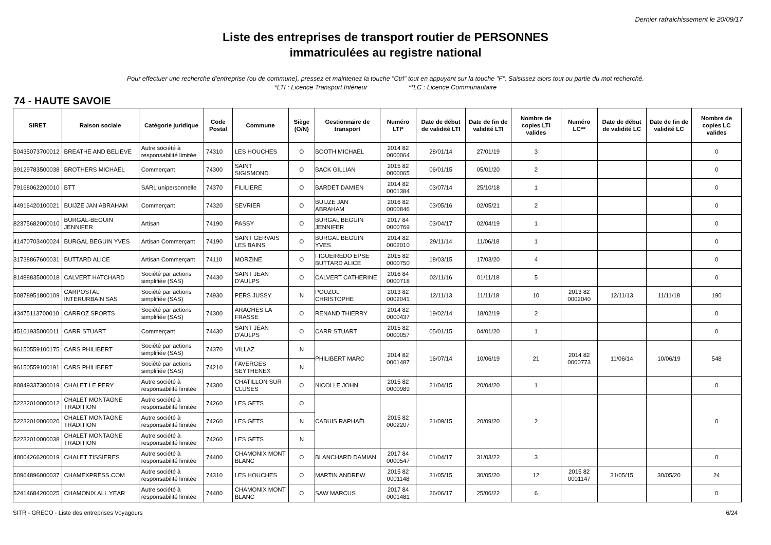Dernier rafraichissement le 20/09/17
Liste des entreprises de transport routier de PERSONNES
immatriculées au registre national
Pour effectuer une recherche d'entreprise (ou de commune), pressez et maintenez la touche "Ctrl" tout en appuyant sur la touche "F". Saisissez alors tout ou partie du mot recherché.
*LTI : Licence Transport Intérieur **LC : Licence Communautaire
74 - HAUTE SAVOIE
| SIRET | Raison sociale | Catégorie juridique | Code Postal | Commune | Siège (O/N) | Gestionnaire de transport | Numéro LTI* | Date de début de validité LTI | Date de fin de validité LTI | Nombre de copies LTI valides | Numéro LC** | Date de début de validité LC | Date de fin de validité LC | Nombre de copies LC valides |
| --- | --- | --- | --- | --- | --- | --- | --- | --- | --- | --- | --- | --- | --- | --- |
| 50435073700012 | BREATHE AND BELIEVE | Autre société à responsabilité limitée | 74310 | LES HOUCHES | O | BOOTH MICHAEL | 2014 82 0000064 | 28/01/14 | 27/01/19 | 3 | | | | 0 |
| 39129783500038 | BROTHERS MICHAEL | Commerçant | 74300 | SAINT SIGISMOND | O | BACK GILLIAN | 2015 82 0000065 | 06/01/15 | 05/01/20 | 2 | | | | 0 |
| 79168062200010 | BTT | SARL unipersonnelle | 74370 | FILILIERE | O | BARDET DAMIEN | 2014 82 0001384 | 03/07/14 | 25/10/18 | 1 | | | | 0 |
| 44916420100021 | BUIJZE JAN ABRAHAM | Commerçant | 74320 | SEVRIER | O | BUIJZE JAN ABRAHAM | 2016 82 0000846 | 03/05/16 | 02/05/21 | 2 | | | | 0 |
| 82375682000010 | BURGAL-BEGUIN JENNIFER | Artisan | 74190 | PASSY | O | BURGAL BEGUIN JENNIFER | 2017 84 0000769 | 03/04/17 | 02/04/19 | 1 | | | | 0 |
| 41470703400024 | BURGAL BEGUIN YVES | Artisan Commerçant | 74190 | SAINT GERVAIS LES BAINS | O | BURGAL BEGUIN YVES | 2014 82 0002010 | 29/11/14 | 11/06/18 | 1 | | | | 0 |
| 31738867600031 | BUTTARD ALICE | Artisan Commerçant | 74110 | MORZINE | O | FIGUEIREDO EPSE BUTTARD ALICE | 2015 82 0000750 | 18/03/15 | 17/03/20 | 4 | | | | 0 |
| 81488835000018 | CALVERT HATCHARD | Société par actions simplifiée (SAS) | 74430 | SAINT JEAN D'AULPS | O | CALVERT CATHERINE | 2016 84 0000718 | 02/11/16 | 01/11/18 | 5 | | | | 0 |
| 50878951800109 | CARPOSTAL INTERURBAIN SAS | Société par actions simplifiée (SAS) | 74930 | PERS JUSSY | N | POUZOL CHRISTOPHE | 2013 82 0002041 | 12/11/13 | 11/11/18 | 10 | 2013 82 0002040 | 12/11/13 | 11/11/18 | 190 |
| 43475113700010 | CARROZ SPORTS | Société par actions simplifiée (SAS) | 74300 | ARACHES LA FRASSE | O | RENAND THIERRY | 2014 82 0000437 | 19/02/14 | 18/02/19 | 2 | | | | 0 |
| 45101935000011 | CARR STUART | Commerçant | 74430 | SAINT JEAN D'AULPS | O | CARR STUART | 2015 82 0000057 | 05/01/15 | 04/01/20 | 1 | | | | 0 |
| 96150559100175 | CARS PHILIBERT | Société par actions simplifiée (SAS) | 74370 | VILLAZ | N | PHILIBERT MARC | 2014 82 0001487 | 16/07/14 | 10/06/19 | 21 | 2014 82 0000773 | 11/06/14 | 10/06/19 | 548 |
| 96150559100191 | CARS PHILIBERT | Société par actions simplifiée (SAS) | 74210 | FAVERGES SEYTHENEX | N | | | | | | | | | |
| 80849337300019 | CHALET LE PERY | Autre société à responsabilité limitée | 74300 | CHATILLON SUR CLUSES | O | NICOLLE JOHN | 2015 82 0000989 | 21/04/15 | 20/04/20 | 1 | | | | 0 |
| 52232010000012 | CHALET MONTAGNE TRADITION | Autre société à responsabilité limitée | 74260 | LES GETS | O | CABUIS RAPHAËL | 2015 82 0002207 | 21/09/15 | 20/09/20 | 2 | | | | 0 |
| 52232010000020 | CHALET MONTAGNE TRADITION | Autre société à responsabilité limitée | 74260 | LES GETS | N | | | | | | | | | |
| 52232010000038 | CHALET MONTAGNE TRADITION | Autre société à responsabilité limitée | 74260 | LES GETS | N | | | | | | | | | |
| 48004266200019 | CHALET TISSIERES | Autre société à responsabilité limitée | 74400 | CHAMONIX MONT BLANC | O | BLANCHARD DAMIAN | 2017 84 0000547 | 01/04/17 | 31/03/22 | 3 | | | | 0 |
| 50964896000037 | CHAMEXPRESS.COM | Autre société à responsabilité limitée | 74310 | LES HOUCHES | O | MARTIN ANDREW | 2015 82 0001148 | 31/05/15 | 30/05/20 | 12 | 2015 82 0001147 | 31/05/15 | 30/05/20 | 24 |
| 52414684200025 | CHAMONIX ALL YEAR | Autre société à responsabilité limitée | 74400 | CHAMONIX MONT BLANC | O | SAW MARCUS | 2017 84 0001481 | 26/06/17 | 25/06/22 | 6 | | | | 0 |
SITR - GRECO - Liste des entreprises Voyageurs 6/24